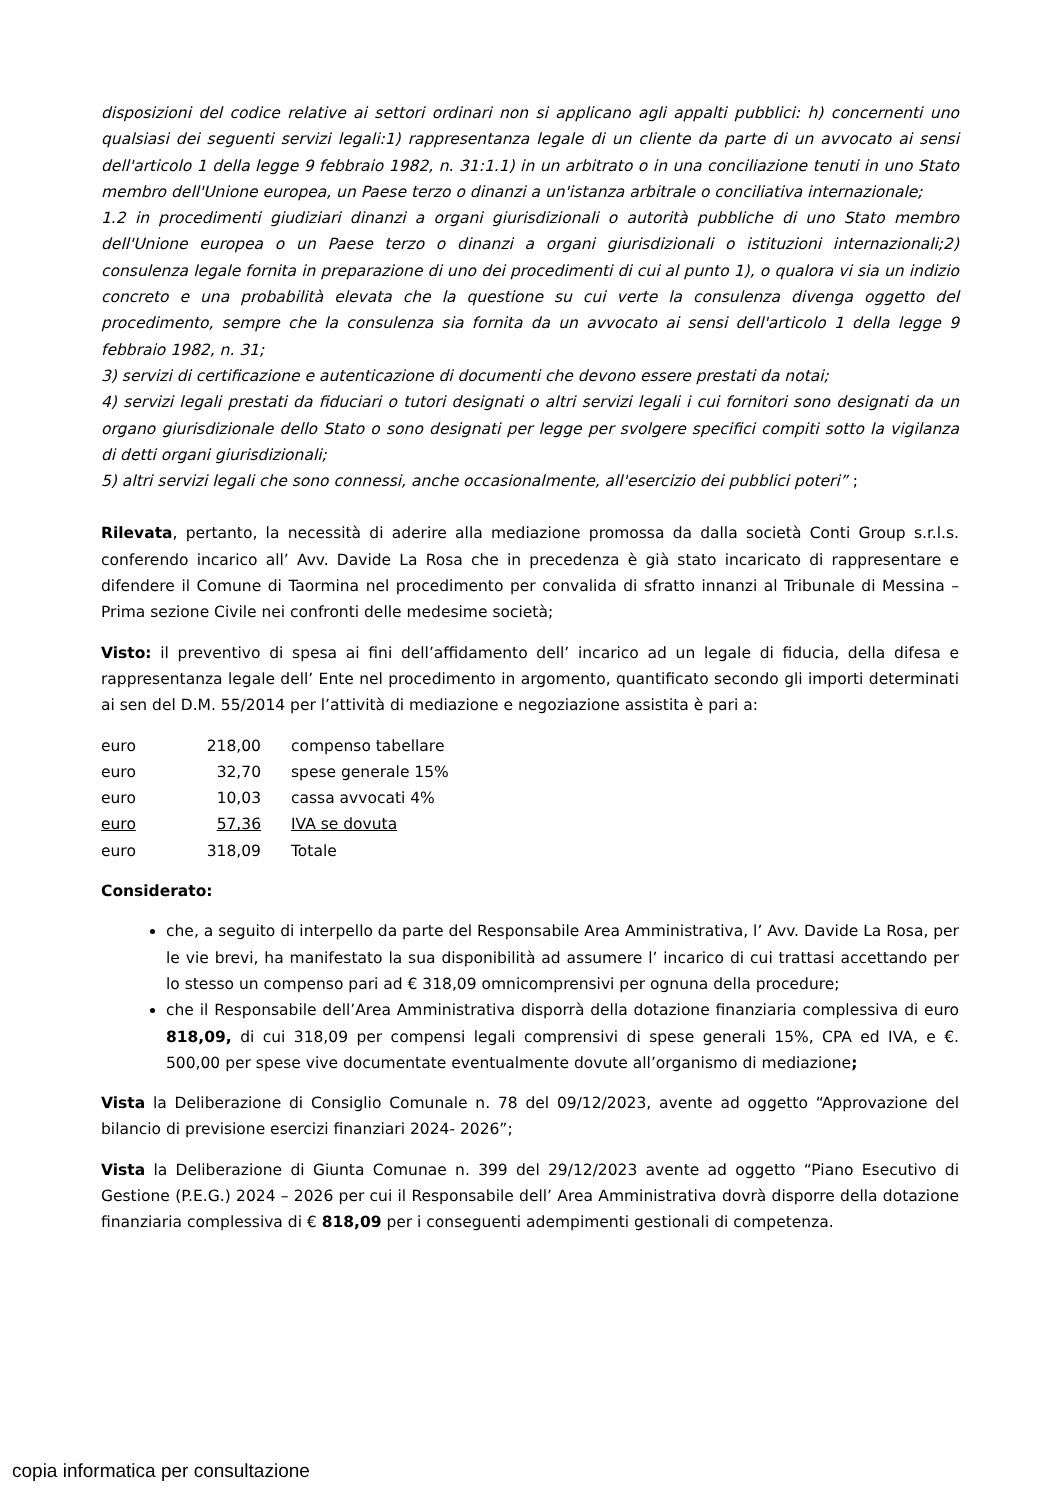disposizioni del codice relative ai settori ordinari non si applicano agli appalti pubblici: h) concernenti uno qualsiasi dei seguenti servizi legali:1) rappresentanza legale di un cliente da parte di un avvocato ai sensi dell'articolo 1 della legge 9 febbraio 1982, n. 31:1.1) in un arbitrato o in una conciliazione tenuti in uno Stato membro dell'Unione europea, un Paese terzo o dinanzi a un'istanza arbitrale o conciliativa internazionale;
1.2 in procedimenti giudiziari dinanzi a organi giurisdizionali o autorità pubbliche di uno Stato membro dell'Unione europea o un Paese terzo o dinanzi a organi giurisdizionali o istituzioni internazionali;2) consulenza legale fornita in preparazione di uno dei procedimenti di cui al punto 1), o qualora vi sia un indizio concreto e una probabilità elevata che la questione su cui verte la consulenza divenga oggetto del procedimento, sempre che la consulenza sia fornita da un avvocato ai sensi dell'articolo 1 della legge 9 febbraio 1982, n. 31;
3) servizi di certificazione e autenticazione di documenti che devono essere prestati da notai;
4) servizi legali prestati da fiduciari o tutori designati o altri servizi legali i cui fornitori sono designati da un organo giurisdizionale dello Stato o sono designati per legge per svolgere specifici compiti sotto la vigilanza di detti organi giurisdizionali;
5) altri servizi legali che sono connessi, anche occasionalmente, all'esercizio dei pubblici poteri” ;
Rilevata, pertanto, la necessità di aderire alla mediazione promossa da dalla società Conti Group s.r.l.s. conferendo incarico all’ Avv. Davide La Rosa che in precedenza è già stato incaricato di rappresentare e difendere il Comune di Taormina nel procedimento per convalida di sfratto innanzi al Tribunale di Messina – Prima sezione Civile nei confronti delle medesime società;
Visto: il preventivo di spesa ai fini dell’affidamento dell’ incarico ad un legale di fiducia, della difesa e rappresentanza legale dell’ Ente nel procedimento in argomento, quantificato secondo gli importi determinati ai sen del D.M. 55/2014 per l’attività di mediazione e negoziazione assistita è pari a:
euro 218,00 compenso tabellare
euro 32,70 spese generale 15%
euro 10,03 cassa avvocati 4%
euro 57,36 IVA se dovuta
euro 318,09 Totale
Considerato:
che, a seguito di interpello da parte del Responsabile Area Amministrativa, l’ Avv. Davide La Rosa, per le vie brevi, ha manifestato la sua disponibilità ad assumere l’ incarico di cui trattasi accettando per lo stesso un compenso pari ad € 318,09 omnicomprensivi per ognuna della procedure;
che il Responsabile dell’Area Amministrativa disporrà della dotazione finanziaria complessiva di euro 818,09, di cui 318,09 per compensi legali comprensivi di spese generali 15%, CPA ed IVA, e €. 500,00 per spese vive documentate eventualmente dovute all’organismo di mediazione;
Vista la Deliberazione di Consiglio Comunale n. 78 del 09/12/2023, avente ad oggetto “Approvazione del bilancio di previsione esercizi finanziari 2024- 2026”;
Vista la Deliberazione di Giunta Comunae n. 399 del 29/12/2023 avente ad oggetto “Piano Esecutivo di Gestione (P.E.G.) 2024 – 2026 per cui il Responsabile dell’ Area Amministrativa dovrà disporre della dotazione finanziaria complessiva di € 818,09 per i conseguenti adempimenti gestionali di competenza.
copia informatica per consultazione